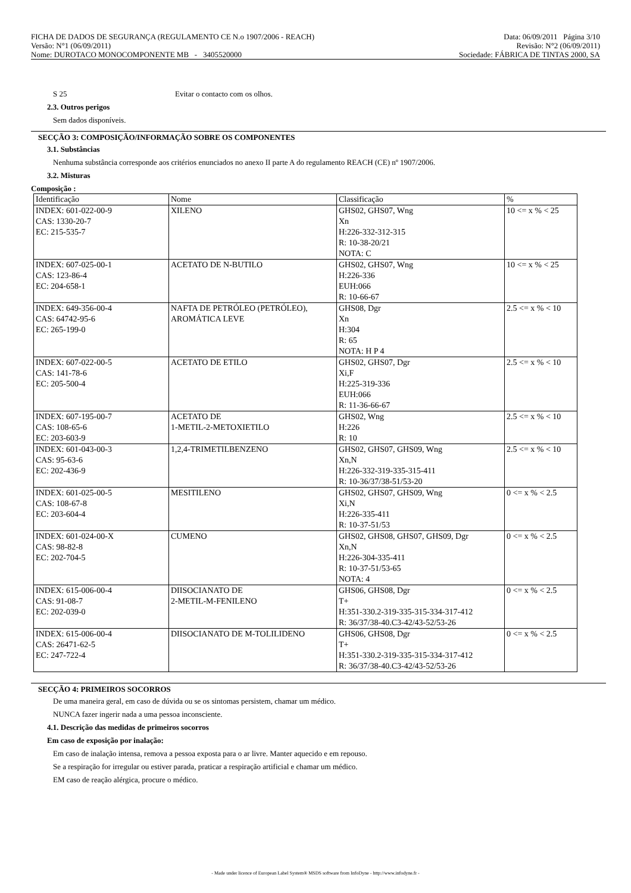FICHA DE DADOS DE SEGURANÇA (REGULAMENTO CE N.o 1907/2006 - REACH) Data: 06/09/2011 Página 3/10
Versão: N°1 (06/09/2011) Revisão: N°2 (06/09/2011)
Nome: DUROTACO MONOCOMPONENTE MB - 3405520000 Sociedade: FÁBRICA DE TINTAS 2000, SA
S 25 Evitar o contacto com os olhos.
2.3. Outros perigos
Sem dados disponíveis.
SECÇÃO 3: COMPOSIÇÃO/INFORMAÇÃO SOBRE OS COMPONENTES
3.1. Substâncias
Nenhuma substância corresponde aos critérios enunciados no anexo II parte A do regulamento REACH (CE) nº 1907/2006.
3.2. Misturas
Composição :
| Identificação | Nome | Classificação | % |
| INDEX: 601-022-00-9 CAS: 1330-20-7 EC: 215-535-7 | XILENO | GHS02, GHS07, Wng Xn H:226-332-312-315 R: 10-38-20/21 NOTA: C | 10 <= x % < 25 |
| INDEX: 607-025-00-1 CAS: 123-86-4 EC: 204-658-1 | ACETATO DE N-BUTILO | GHS02, GHS07, Wng H:226-336 EUH:066 R: 10-66-67 | 10 <= x % < 25 |
| INDEX: 649-356-00-4 CAS: 64742-95-6 EC: 265-199-0 | NAFTA DE PETRÓLEO (PETRÓLEO), AROMÁTICA LEVE | GHS08, Dgr Xn H:304 R: 65 NOTA: H P 4 | 2.5 <= x % < 10 |
| INDEX: 607-022-00-5 CAS: 141-78-6 EC: 205-500-4 | ACETATO DE ETILO | GHS02, GHS07, Dgr Xi,F H:225-319-336 EUH:066 R: 11-36-66-67 | 2.5 <= x % < 10 |
| INDEX: 607-195-00-7 CAS: 108-65-6 EC: 203-603-9 | ACETATO DE 1-METIL-2-METOXIETILO | GHS02, Wng H:226 R: 10 | 2.5 <= x % < 10 |
| INDEX: 601-043-00-3 CAS: 95-63-6 EC: 202-436-9 | 1,2,4-TRIMETILBENZENO | GHS02, GHS07, GHS09, Wng Xn,N H:226-332-319-335-315-411 R: 10-36/37/38-51/53-20 | 2.5 <= x % < 10 |
| INDEX: 601-025-00-5 CAS: 108-67-8 EC: 203-604-4 | MESITILENO | GHS02, GHS07, GHS09, Wng Xi,N H:226-335-411 R: 10-37-51/53 | 0 <= x % < 2.5 |
| INDEX: 601-024-00-X CAS: 98-82-8 EC: 202-704-5 | CUMENO | GHS02, GHS08, GHS07, GHS09, Dgr Xn,N H:226-304-335-411 R: 10-37-51/53-65 NOTA: 4 | 0 <= x % < 2.5 |
| INDEX: 615-006-00-4 CAS: 91-08-7 EC: 202-039-0 | DIISOCIANATO DE 2-METIL-M-FENILENO | GHS06, GHS08, Dgr T+ H:351-330.2-319-335-315-334-317-412 R: 36/37/38-40.C3-42/43-52/53-26 | 0 <= x % < 2.5 |
| INDEX: 615-006-00-4 CAS: 26471-62-5 EC: 247-722-4 | DIISOCIANATO DE M-TOLILIDENO | GHS06, GHS08, Dgr T+ H:351-330.2-319-335-315-334-317-412 R: 36/37/38-40.C3-42/43-52/53-26 | 0 <= x % < 2.5 |
SECÇÃO 4: PRIMEIROS SOCORROS
De uma maneira geral, em caso de dúvida ou se os sintomas persistem, chamar um médico.
NUNCA fazer ingerir nada a uma pessoa inconsciente.
4.1. Descrição das medidas de primeiros socorros
Em caso de exposição por inalação:
Em caso de inalação intensa, remova a pessoa exposta para o ar livre. Manter aquecido e em repouso.
Se a respiração for irregular ou estiver parada, praticar a respiração artificial e chamar um médico.
EM caso de reação alérgica, procure o médico.
- Made under licence of European Label System® MSDS software from InfoDyne - http://www.infodyne.fr -